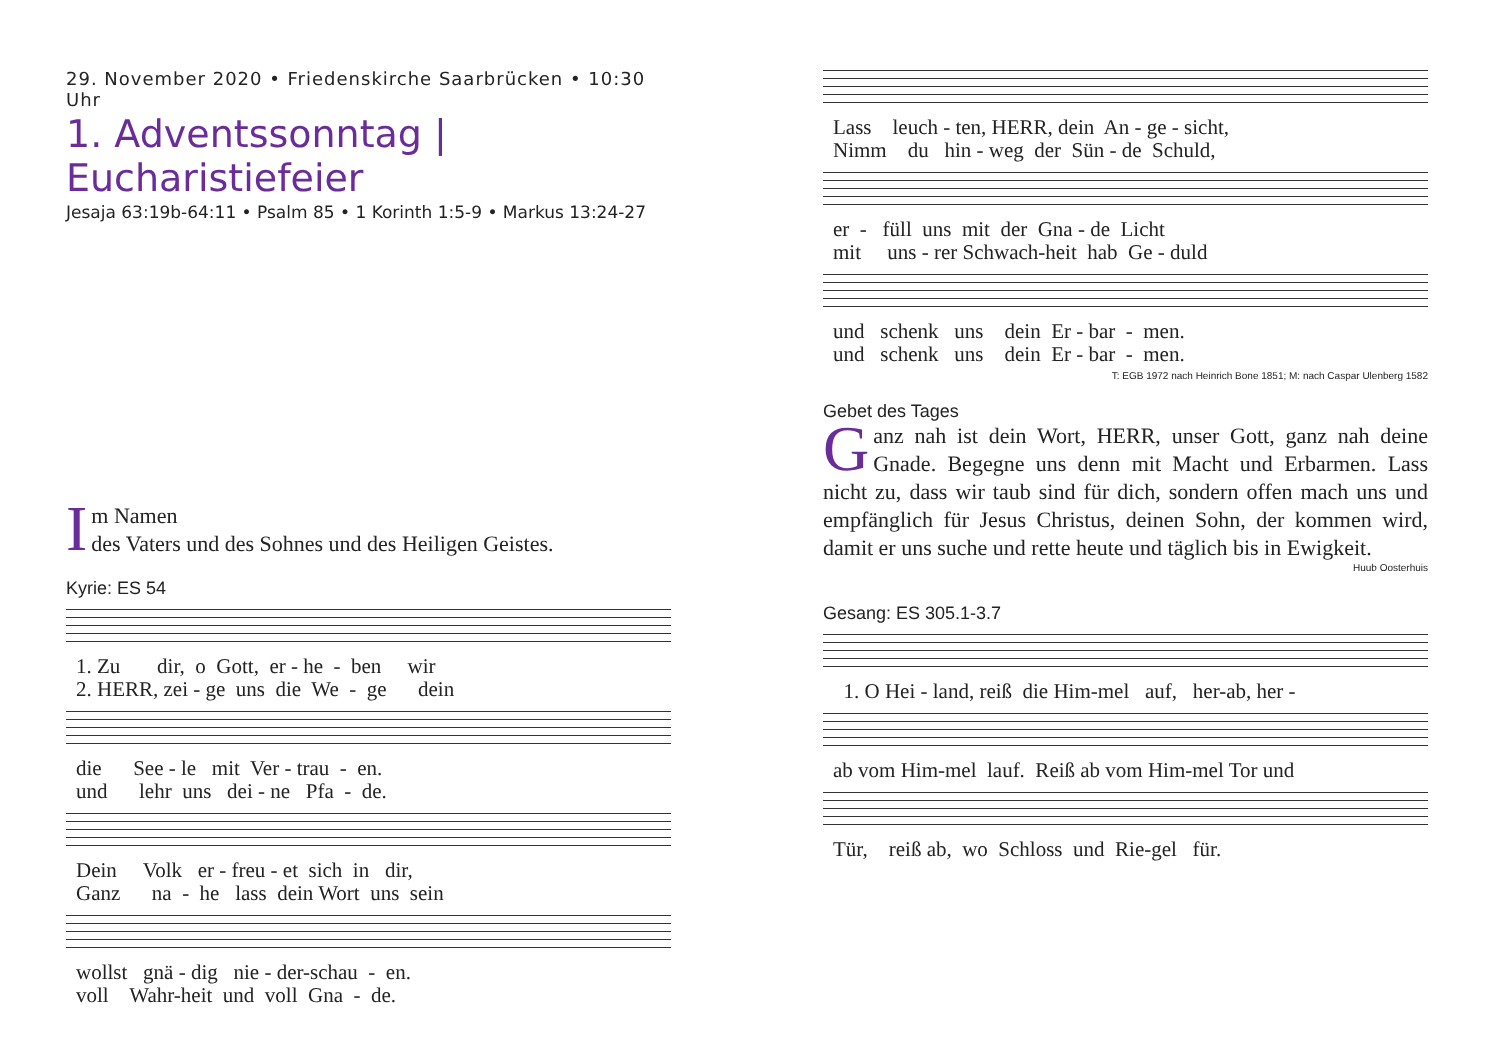29. November 2020 • Friedenskirche Saarbrücken • 10:30 Uhr
1. Adventssonntag | Eucharistiefeier
Jesaja 63:19b-64:11 • Psalm 85 • 1 Korinth 1:5-9 • Markus 13:24-27
Im Namen
des Vaters und des Sohnes und des Heiligen Geistes.
Kyrie: ES 54
1. Zu dir, o Gott, er - he - ben wir 2. HERR, zei - ge uns die We - ge dein
die See - le mit Ver - trau - en. und lehr uns dei - ne Pfa - de.
Dein Volk er - freu - et sich in dir, Ganz na - he lass dein Wort uns sein
wollst gnä - dig nie - der-schau - en. voll Wahr-heit und voll Gna - de.
Lass leuch - ten, HERR, dein An - ge - sicht, Nimm du hin - weg der Sün - de Schuld,
er - füll uns mit der Gna - de Licht mit uns - rer Schwach-heit hab Ge - duld
und schenk uns dein Er - bar - men. und schenk uns dein Er - bar - men.
T: EGB 1972 nach Heinrich Bone 1851; M: nach Caspar Ulenberg 1582
Gebet des Tages
Ganz nah ist dein Wort, HERR, unser Gott, ganz nah deine Gnade. Begegne uns denn mit Macht und Erbarmen. Lass nicht zu, dass wir taub sind für dich, sondern offen mach uns und empfänglich für Jesus Christus, deinen Sohn, der kommen wird, damit er uns suche und rette heute und täglich bis in Ewigkeit.
Huub Oosterhuis
Gesang: ES 305.1-3.7
1. O Hei - land, reiß die Him-mel auf, her-ab, her -
ab vom Him-mel lauf. Reiß ab vom Him-mel Tor und
Tür, reiß ab, wo Schloss und Rie-gel für.